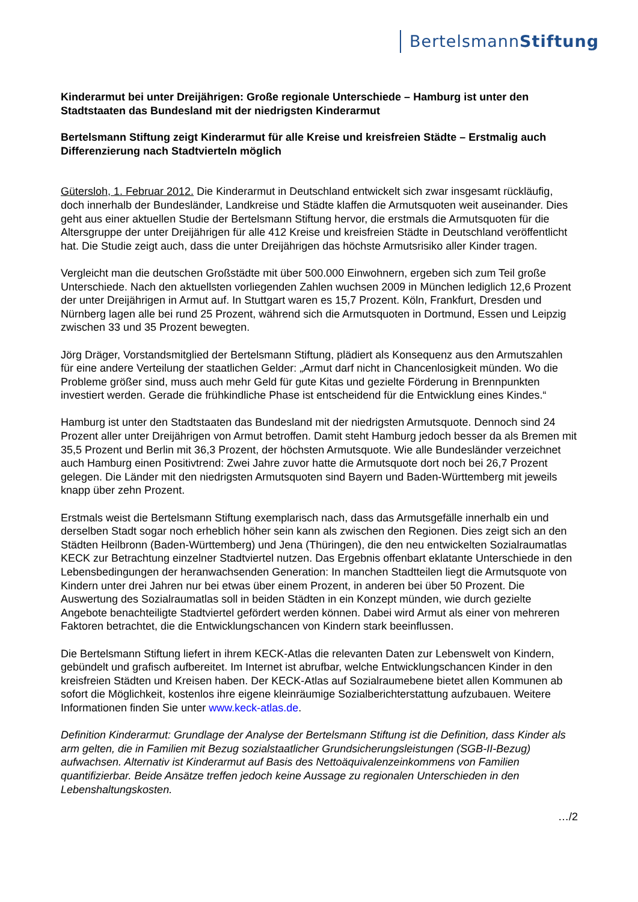BertelsmannStiftung
Kinderarmut bei unter Dreijährigen: Große regionale Unterschiede – Hamburg ist unter den Stadtstaaten das Bundesland mit der niedrigsten Kinderarmut
Bertelsmann Stiftung zeigt Kinderarmut für alle Kreise und kreisfreien Städte – Erstmalig auch Differenzierung nach Stadtvierteln möglich
Gütersloh, 1. Februar 2012. Die Kinderarmut in Deutschland entwickelt sich zwar insgesamt rückläufig, doch innerhalb der Bundesländer, Landkreise und Städte klaffen die Armutsquoten weit auseinander. Dies geht aus einer aktuellen Studie der Bertelsmann Stiftung hervor, die erstmals die Armutsquoten für die Altersgruppe der unter Dreijährigen für alle 412 Kreise und kreisfreien Städte in Deutschland veröffentlicht hat. Die Studie zeigt auch, dass die unter Dreijährigen das höchste Armutsrisiko aller Kinder tragen.
Vergleicht man die deutschen Großstädte mit über 500.000 Einwohnern, ergeben sich zum Teil große Unterschiede. Nach den aktuellsten vorliegenden Zahlen wuchsen 2009 in München lediglich 12,6 Prozent der unter Dreijährigen in Armut auf. In Stuttgart waren es 15,7 Prozent. Köln, Frankfurt, Dresden und Nürnberg lagen alle bei rund 25 Prozent, während sich die Armutsquoten in Dortmund, Essen und Leipzig zwischen 33 und 35 Prozent bewegten.
Jörg Dräger, Vorstandsmitglied der Bertelsmann Stiftung, plädiert als Konsequenz aus den Armutszahlen für eine andere Verteilung der staatlichen Gelder: „Armut darf nicht in Chancenlosigkeit münden. Wo die Probleme größer sind, muss auch mehr Geld für gute Kitas und gezielte Förderung in Brennpunkten investiert werden. Gerade die frühkindliche Phase ist entscheidend für die Entwicklung eines Kindes.“
Hamburg ist unter den Stadtstaaten das Bundesland mit der niedrigsten Armutsquote. Dennoch sind 24 Prozent aller unter Dreijährigen von Armut betroffen. Damit steht Hamburg jedoch besser da als Bremen mit 35,5 Prozent und Berlin mit 36,3 Prozent, der höchsten Armutsquote. Wie alle Bundesländer verzeichnet auch Hamburg einen Positivtrend: Zwei Jahre zuvor hatte die Armutsquote dort noch bei 26,7 Prozent gelegen. Die Länder mit den niedrigsten Armutsquoten sind Bayern und Baden-Württemberg mit jeweils knapp über zehn Prozent.
Erstmals weist die Bertelsmann Stiftung exemplarisch nach, dass das Armutsgefälle innerhalb ein und derselben Stadt sogar noch erheblich höher sein kann als zwischen den Regionen. Dies zeigt sich an den Städten Heilbronn (Baden-Württemberg) und Jena (Thüringen), die den neu entwickelten Sozialraumatlas KECK zur Betrachtung einzelner Stadtviertel nutzen. Das Ergebnis offenbart eklatante Unterschiede in den Lebensbedingungen der heranwachsenden Generation: In manchen Stadtteilen liegt die Armutsquote von Kindern unter drei Jahren nur bei etwas über einem Prozent, in anderen bei über 50 Prozent. Die Auswertung des Sozialraumatlas soll in beiden Städten in ein Konzept münden, wie durch gezielte Angebote benachteiligte Stadtviertel gefördert werden können. Dabei wird Armut als einer von mehreren Faktoren betrachtet, die die Entwicklungschancen von Kindern stark beeinflussen.
Die Bertelsmann Stiftung liefert in ihrem KECK-Atlas die relevanten Daten zur Lebenswelt von Kindern, gebündelt und grafisch aufbereitet. Im Internet ist abrufbar, welche Entwicklungschancen Kinder in den kreisfreien Städten und Kreisen haben. Der KECK-Atlas auf Sozialraumebene bietet allen Kommunen ab sofort die Möglichkeit, kostenlos ihre eigene kleinräumige Sozialberichterstattung aufzubauen. Weitere Informationen finden Sie unter www.keck-atlas.de.
Definition Kinderarmut: Grundlage der Analyse der Bertelsmann Stiftung ist die Definition, dass Kinder als arm gelten, die in Familien mit Bezug sozialstaatlicher Grundsicherungsleistungen (SGB-II-Bezug) aufwachsen. Alternativ ist Kinderarmut auf Basis des Nettoäquivalenzeinkommens von Familien quantifizierbar. Beide Ansätze treffen jedoch keine Aussage zu regionalen Unterschieden in den Lebenshaltungskosten.
…/2